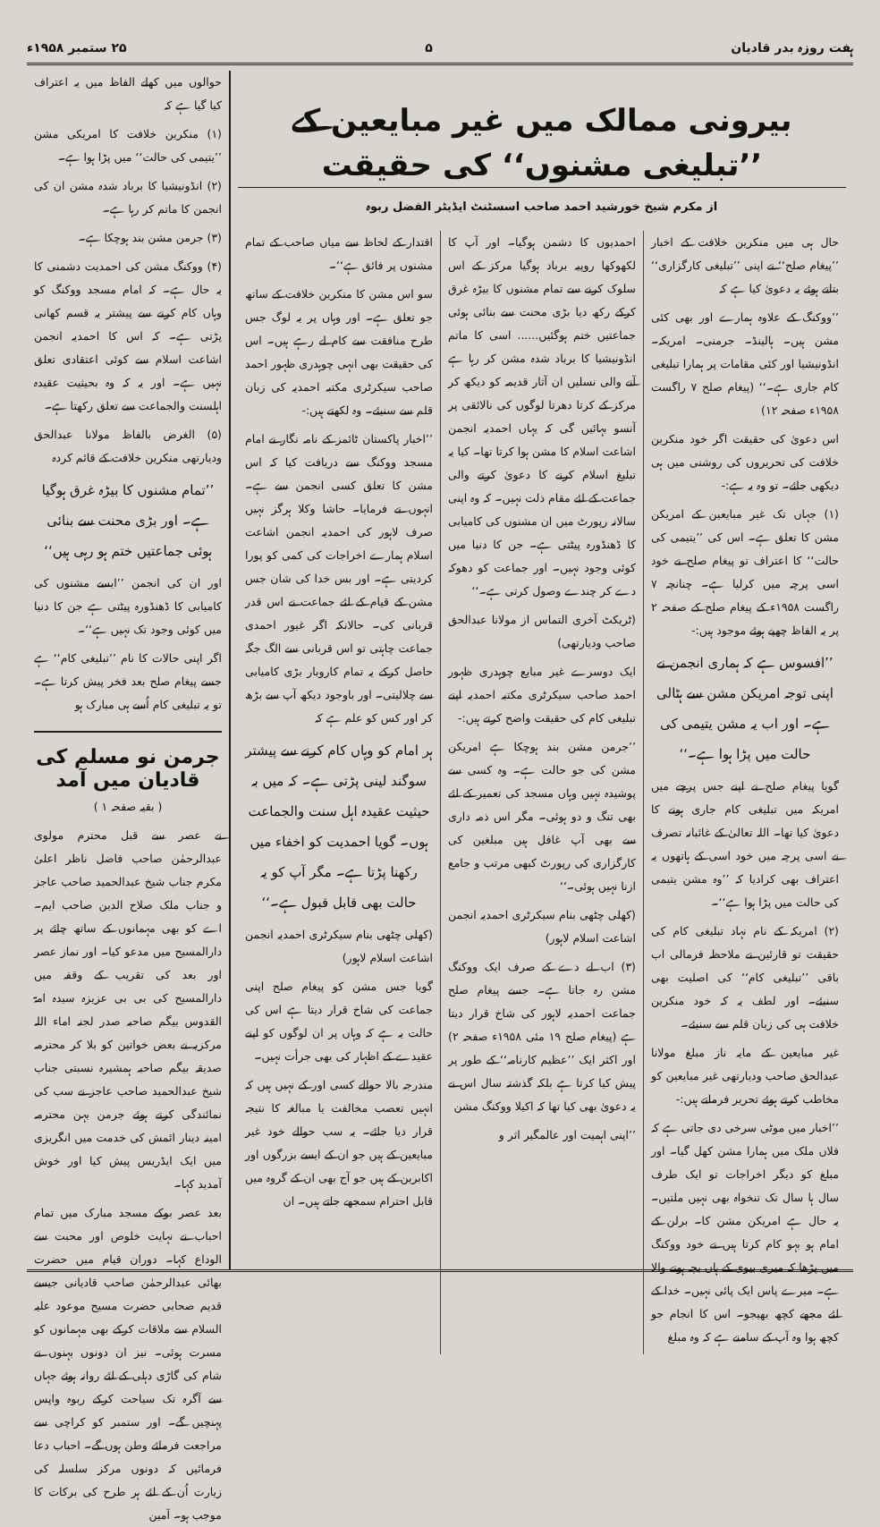ہفت روزہ بدر قادیان ۵ ۲۵ ستمبر ۱۹۵۸ء
بیرونی ممالک میں غیر مبایعین کے ’’تبلیغی مشنوں‘‘ کی حقیقت
از مکرم شیخ خورشید احمد صاحب اسسٹنٹ ایڈیٹر الفضل ربوہ
حال ہی میں منکرین خلافت کے اخبار ’’پیغام صلح‘‘ نے اپنی ’’تبلیغی کارگزاری‘‘ بتاتے ہوئے یہ دعویٰ کیا ہے کہ
’’ووکنگ کے علاوہ ہمارے اور بھی کئی مشن ہیں۔ ہالینڈ۔ جرمنی۔ امریکہ۔ انڈونیشیا اور کئی مقامات پر ہمارا تبلیغی کام جاری ہے۔‘‘ (پیغام صلح ۷ راگست ۱۹۵۸ء صفحہ ۱۲)
اس دعویٰ کی حقیقت اگر خود منکرین خلافت کی تحریروں کی روشنی میں ہی دیکھی جائے۔ تو وہ یہ ہے:-
(۱) جہاں تک غیر مبایعین کے امریکن مشن کا تعلق ہے۔ اس کی ’’یتیمی کی حالت‘‘ کا اعتراف تو پیغام صلح نے خود اسی پرچہ میں کرلیا ہے۔ چنانچہ ۷ راگست ۱۹۵۸ء کے پیغام صلح کے صفحہ ۲ پر یہ الفاظ چھپے ہوئے موجود ہیں:-
’’افسوس ہے کہ ہماری انجمن نے اپنی توجہ امریکن مشن سے ہٹالی ہے۔ اور اب یہ مشن یتیمی کی حالت میں پڑا ہوا ہے۔‘‘
گویا پیغام صلح نے اپنے جس پرچے میں امریکہ میں تبلیغی کام جاری ہونے کا دعویٰ کیا تھا۔ اللہ تعالیٰ کے غائبانہ تصرف نے اسی پرچہ میں خود اسی کے ہاتھوں یہ اعتراف بھی کرادیا کہ ’’وہ مشن یتیمی کی حالت میں پڑا ہوا ہے‘‘۔
(۲) امریکہ کے نام نہاد تبلیغی کام کی حقیقت تو قارئین نے ملاحظہ فرمالی اب باقی ’’تبلیغی کام‘‘ کی اصلیت بھی سنیئے۔ اور لطف یہ کہ خود منکرین خلافت ہی کی زبان قلم سے سنیئے۔
غیر مبایعین کے مایہ ناز مبلغ مولانا عبدالحق صاحب ودیارتھی غیر مبایعین کو مخاطب کرتے ہوئے تحریر فرماتے ہیں:-
’’اخبار میں موٹی سرخی دی جاتی ہے کہ فلاں ملک میں ہمارا مشن کھل گیا۔ اور مبلغ کو دیگر اخراجات تو ایک طرف سال ہا سال تک تنخواہ بھی نہیں ملتیں۔ یہ حال ہے امریکن مشن کا۔ برلن کے امام ہو بہو کام کرتا ہیں نے خود ووکنگ میں پڑھا کہ میری بیوی کے ہاں بچہ ہونے والا ہے۔ میرے پاس ایک پائی نہیں۔ خدا کے لئے مجھے کچھ بھیجو۔ اس کا انجام جو کچھ ہوا وہ آپ کے سامنے ہے کہ وہ مبلغ
احمدیوں کا دشمن ہوگیا۔ اور آپ کا لکھوکھا روپیہ برباد ہوگیا مرکز کے اس سلوک کرنے سے تمام مشنوں کا بیڑہ غرق کرکے رکھ دیا بڑی محنت سے بنائی ہوئی جماعتیں ختم ہوگئیں...... اسی کا ماتم انڈونیشیا کا برباد شدہ مشن کر رہا ہے آنے والی نسلیں ان آثار قدیمہ کو دیکھ کر مرکز کے کرتا دھرتا لوگوں کی نالائقی پر آنسو بہائیں گی کہ یہاں احمدیہ انجمن اشاعت اسلام کا مشن ہوا کرتا تھا۔ کیا یہ تبلیغ اسلام کرنے کا دعویٰ کرتے والی جماعت کے لئے مقام ذلت نہیں۔ کہ وہ اپنی سالانہ رپورٹ میں ان مشنوں کی کامیابی کا ڈھنڈورہ پیٹتی ہے۔ جن کا دنیا میں کوئی وجود نہیں۔ اور جماعت کو دھوکہ دے کر چندے وصول کرتی ہے۔‘‘
(ٹریکٹ آخری التماس از مولانا عبدالحق صاحب ودیارتھی)
ایک دوسرے غیر مبایع چوہدری ظہور احمد صاحب سیکرٹری مکتبہ احمدیہ اپنے تبلیغی کام کی حقیقت واضح کرتے ہیں:-
’’جرمن مشن بند ہوچکا ہے امریکن مشن کی جو حالت ہے۔ وہ کسی سے پوشیدہ نہیں وہاں مسجد کی تعمیر کے لئے بھی تنگ و دو ہوئی۔ مگر اس ذمہ داری سے بھی آپ غافل ہیں مبلغین کی کارگزاری کی رپورٹ کبھی مرتب و جامع ازنا نہیں ہوئی۔‘‘
(کھلی چٹھی بنام سیکرٹری احمدیہ انجمن اشاعت اسلام لاہور)
(۳) اب لے دے کے صرف ایک ووکنگ مشن رہ جاتا ہے۔ جسے پیغام صلح جماعت احمدیہ لاہور کی شاخ قرار دیتا ہے (پیغام صلح ۱۹ مئی ۱۹۵۸ء صفحہ ۲) اور اکثر ایک ’’عظیم کارنامہ‘‘ کے طور پر پیش کیا کرتا ہے بلکہ گذشتہ سال اس نے یہ دعویٰ بھی کیا تھا کہ اکیلا ووکنگ مشن
’’اپنی اہمیت اور عالمگیر اثر و
اقتدار کے لحاظ سے میاں صاحب کے تمام مشنوں پر فائق ہے‘‘۔
سو اس مشن کا منکرین خلافت کے ساتھ جو تعلق ہے۔ اور وہاں پر یہ لوگ جس طرح منافقت سے کام لے رہے ہیں۔ اس کی حقیقت بھی انہی چوہدری ظہور احمد صاحب سیکرٹری مکتبہ احمدیہ کی زبان قلم سے سنیئے۔ وہ لکھتے ہیں:-
’’اخبار پاکستان ٹائمز کے نامہ نگار نے امام مسجد ووکنگ سے دریافت کیا کہ اس مشن کا تعلق کسی انجمن سے ہے۔ انہوں نے فرمایا۔ حاشا وکلا ہرگز نہیں صرف لاہور کی احمدیہ انجمن اشاعت اسلام ہمارے اخراجات کی کمی کو پورا کردیتی ہے۔ اور بس خدا کی شان جس مشن کے قیام کے لئے جماعت نے اس قدر قربانی کی۔ حالانکہ اگر غیور احمدی جماعت چاہتی تو اس قربانی سے الگ جگہ حاصل کرکے یہ تمام کاروبار بڑی کامیابی سے چلالیتی۔ اور باوجود دیکھ آپ سے بڑھ کر اور کس کو علم ہے کہ
ہر امام کو وہاں کام کرنے سے پیشتر سوگند لینی پڑتی ہے۔ کہ میں بہ حیثیت عقیدہ اہل سنت والجماعت ہوں۔ گویا احمدیت کو اخفاء میں رکھنا پڑتا ہے۔ مگر آپ کو یہ حالت بھی قابل قبول ہے۔‘‘
(کھلی چٹھی بنام سیکرٹری احمدیہ انجمن اشاعت اسلام لاہور)
گویا جس مشن کو پیغام صلح اپنی جماعت کی شاخ قرار دیتا ہے اس کی حالت یہ ہے کہ وہاں پر ان لوگوں کو اپنے عقیدے کے اظہار کی بھی جرأت نہیں۔
مندرجہ بالا حوالے کسی اور کے نہیں ہیں کہ انہیں تعصب مخالفت یا مبالغہ کا نتیجہ قرار دیا جائے۔ یہ سب حوالے خود غیر مبایعین کے ہیں جو ان کے ایسے بزرگوں اور اکابرین کے ہیں جو آج بھی ان کے گروہ میں قابل احترام سمجھے جاتے ہیں۔ ان
حوالوں میں کھلے الفاظ میں یہ اعتراف کیا گیا ہے کہ
(۱) منکرین خلافت کا امریکی مشن ’’یتیمی کی حالت‘‘ میں پڑا ہوا ہے۔
(۲) انڈونیشیا کا برباد شدہ مشن ان کی انجمن کا ماتم کر رہا ہے۔
(۳) جرمن مشن بند ہوچکا ہے۔
(۴) ووکنگ مشن کی احمدیت دشمنی کا یہ حال ہے۔ کہ امام مسجد ووکنگ کو وہاں کام کرنے سے پیشتر یہ قسم کھانی پڑتی ہے۔ کہ اس کا احمدیہ انجمن اشاعت اسلام سے کوئی اعتقادی تعلق نہیں ہے۔ اور یہ کہ وہ بحیثیت عقیدہ اہلسنت والجماعت سے تعلق رکھتا ہے۔
(۵) الغرض بالفاظ مولانا عبدالحق ودیارتھی منکرین خلافت کے قائم کردہ
’’تمام مشنوں کا بیڑہ غرق ہوگیا ہے۔ اور بڑی محنت سے بنائی ہوئی جماعتیں ختم ہو رہی ہیں‘‘
اور ان کی انجمن ’’ایسے مشنوں کی کامیابی کا ڈھنڈورہ پیٹتی ہے جن کا دنیا میں کوئی وجود تک نہیں ہے‘‘۔
اگر اپنی حالات کا نام ’’تبلیغی کام‘‘ ہے جسے پیغام صلح بعد فخر پیش کرتا ہے۔ تو یہ تبلیغی کام اُسے ہی مبارک ہو
جرمن نو مسلم کی قادیان میں آمد
( بقیہ صفحہ ۱ )
نے عصر سے قبل محترم مولوی عبدالرحمٰن صاحب فاضل ناظر اعلیٰ مکرم جناب شیخ عبدالحمید صاحب عاجز و جناب ملک صلاح الدین صاحب ایم۔اے کو بھی مہمانوں کے ساتھ چائے پر دارالمسیح میں مدعو کیا۔ اور نماز عصر اور بعد کی تقریب کے وقفہ میں دارالمسیح کی بی بی عزیزہ سیدہ امۃ القدوس بیگم صاحبہ صدر لجنہ اماء اللہ مرکزیہ نے بعض خواتین کو بلا کر محترمہ صدیقہ بیگم صاحبہ ہمشیرہ نسبتی جناب شیخ عبدالحمید صاحب عاجز نے سب کی نمائندگی کرتے ہوئے جرمن بہن محترمہ امینہ دینار ائمش کی خدمت میں انگریزی میں ایک ایڈریس پیش کیا اور خوش آمدید کہا۔
بعد عصر بوکے مسجد مبارک میں تمام احباب نے نہایت خلوص اور محبت سے الوداع کہا۔ دوران قیام میں حضرت بھائی عبدالرحمٰن صاحب قادیانی جیسے قدیم صحابی حضرت مسیح موعود علیہ السلام سے ملاقات کرکے بھی مہمانوں کو مسرت ہوئی۔ نیز ان دونوں بہنوں نے شام کی گاڑی دہلی کے لئے روانہ ہوئے جہاں سے آگرہ تک سیاحت کرکے ربوہ واپس پہنچیں گے۔ اور ستمبر کو کراچی سے مراجعت فرمائے وطن ہوں گے۔ احباب دعا فرمائیں کہ دونوں مرکز سلسلہ کی زیارت اُن کے لئے ہر طرح کی برکات کا موجب ہو۔ آمین